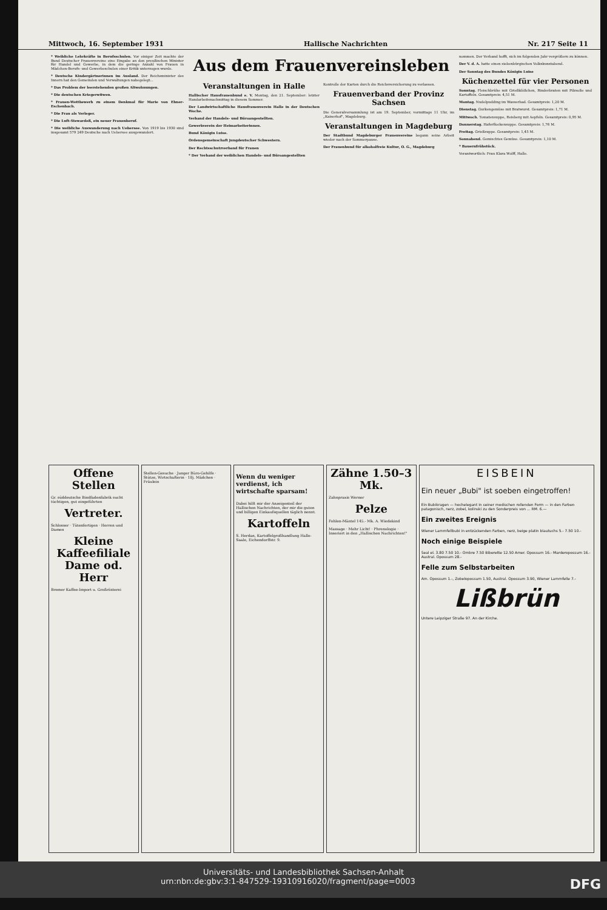Mittwoch, 16. September 1931 Hallische Nachrichten Nr. 217 Seite 11
* Weibliche Lehrkräfte in Berufsschulen. Vor einiger Zeit machte der Bund Deutscher Frauenvereine eine Eingabe an den preußischen Minister für Handel und Gewerbe, in dem die geringe Anzahl von Frauen in Mädchen-Berufs- und Gewerbeschulen einer Kritik unterzogen wurde.
* Deutsche Kindergärtnerinnen im Ausland. Der Reichsminister des Innern hat den Gemeinden und Verwaltungen nahegelegt...
* Das Problem der leerstehenden großen Altwohnungen.
* Die deutschen Kriegerwitwen.
* Frauen-Wettbewerb zu einem Denkmal für Marie von Ebner-Eschenbach.
* Die Frau als Verleger.
* Die Luft-Stewardeß, ein neuer Frauenberuf.
* Die weibliche Auswanderung nach Uebersee. Von 1919 bis 1930 sind insgesamt 579 249 Deutsche nach Uebersee ausgewandert.
Aus dem Frauenvereinsleben
Veranstaltungen in Halle
Hallischer Hausfrauenbund e. V. Montag, den 21. September: letzter Handarbeitsnachmittag in diesem Sommer.
Der Landwirtschaftliche Hausfrauenverein Halle in der Deutschen Woche.
Verband der Handels- und Büroangestellten.
Gewerkverein der Heimarbeiterinnen.
Bund Königin Luise.
Ordensgemeinschaft jungdeutscher Schwestern.
Der Rechtsschutzverband für Frauen
* Der Verband der weiblichen Handels- und Büroangestellten
Kontrolle der Karten durch die Reichsversicherung zu verlassen.
Frauenverband der Provinz Sachsen
Die Generalversammlung ist am 19. September, vormittags 11 Uhr, im „Kaiserhof", Magdeburg.
Veranstaltungen in Magdeburg
Der Stadtbund Magdeburger Frauenvereine begann seine Arbeit wieder nach der Sommerpause.
Der Frauenbund für alkoholfreie Kultur, O. G., Magdeburg
nommen. Der Verband hofft, sich im folgenden Jahr vergrößern zu können.
Der V. d. A. hatte einen siebenbürgischen Volkskunstabend.
Der Sonntag des Bundes Königin Luise
Küchenzettel für vier Personen
Sonntag. Fleischbrühe mit Grießklößchen, Rinderbraten mit Pilzsoße und Kartoffeln. Gesamtpreis: 4,51 M.
Montag. Nudelpudding im Wasserbad. Gesamtpreis: 1,20 M.
Dienstag. Gurkengemüse mit Bratwurst. Gesamtpreis: 1,71 M.
Mittwoch. Tomatensuppe, Reisberg mit Aepfeln. Gesamtpreis: 0,95 M.
Donnerstag. Haferflockensuppe. Gesamtpreis: 1,76 M.
Freitag. Grießsuppe. Gesamtpreis: 1,45 M.
Sonnabend. Gemischtes Gemüse. Gesamtpreis: 1,10 M.
* Bauernfrühstück.
Verantwortlich: Frau Klara Wolff, Halle.
Offene Stellen
Gr. süddeutsche Bindfadenfabrik sucht tüchtigen, gut eingeführten
Vertreter.
Schlosser · Tütenfertigen · Herren und Damen
Kleine Kaffeefiliale
Dame od. Herr
Bremer Kaffee-Import u. Großrösterei
Stellen-Gesuche · Junger Büro-Gehilfe · Stütze, Wirtschafterin · 18j. Mädchen · Fräulein
Wenn du weniger verdienst, ich wirtschafte sparsam!
Dabei hilft mir der Anzeigenteil der Hallischen Nachrichten, der mir die guten und billigen Einkaufsquellen täglich nennt.
Kartoffeln
S. Herdan, Kartoffelgroßhandlung Halle-Saale, Eichendorffstr. 9.
Zähne 1.50–3 Mk.
Zahnpraxis Werner
Pelze
Fohlen-Mäntel 145.- Mk. A. Wiedekind
Massage · Mehr Licht! · Phrenologie · Inseriert in den „Hallischen Nachrichten!"
EISBEIN
Ein neuer „Bubi" ist soeben eingetroffen!
Ein Bubikragen — hochelegant in seiner modischen rollenden Form — in den Farben patagonisch, nerz, zobel, kolinski zu den Sonderpreis von ... RM. 6.—
Ein zweites Ereignis
Wiener Lammfellbubi in entzückenden Farben, nerz, beige platin blautuchs 5.- 7.50 10.-
Noch einige Beispiele
Seal el. 3.80 7.50 10.- Ombre 7.50 Biberette 12.50 Amer. Opossum 16.- Marderopossum 16.- Austral. Opossum 28.-
Felle zum Selbstarbeiten
Am. Opossum 1.-, Zobelopossum 1.50, Austral. Opossum 3.90, Wiener Lammfelle 7.-
Lißbrün
Untere Leipziger Straße 97. An der Kirche.
Universitäts- und Landesbibliothek Sachsen-Anhalt
urn:nbn:de:gbv:3:1-847529-19310916020/fragment/page=0003 DFG